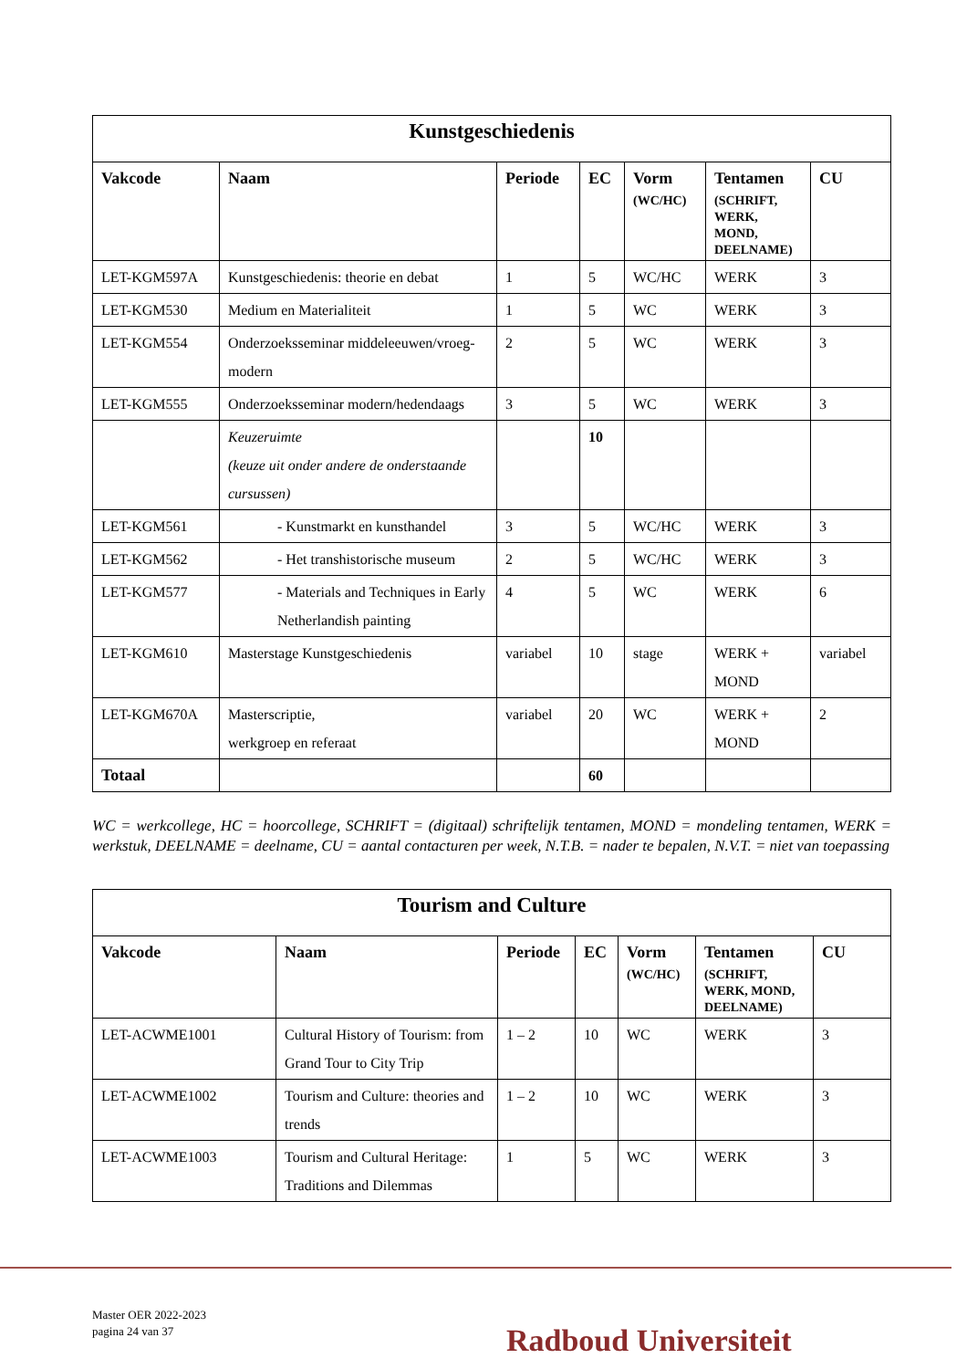| Kunstgeschiedenis | | | | | | |
| Vakcode | Naam | Periode | EC | Vorm (WC/HC) | Tentamen (SCHRIFT, WERK, MOND, DEELNAME) | CU |
| LET-KGM597A | Kunstgeschiedenis: theorie en debat | 1 | 5 | WC/HC | WERK | 3 |
| LET-KGM530 | Medium en Materialiteit | 1 | 5 | WC | WERK | 3 |
| LET-KGM554 | Onderzoeksseminar middeleeuwen/vroeg-modern | 2 | 5 | WC | WERK | 3 |
| LET-KGM555 | Onderzoeksseminar modern/hedendaags | 3 | 5 | WC | WERK | 3 |
| | Keuzeruimte (keuze uit onder andere de onderstaande cursussen) | | 10 | | | |
| LET-KGM561 | - Kunstmarkt en kunsthandel | 3 | 5 | WC/HC | WERK | 3 |
| LET-KGM562 | - Het transhistorische museum | 2 | 5 | WC/HC | WERK | 3 |
| LET-KGM577 | - Materials and Techniques in Early Netherlandish painting | 4 | 5 | WC | WERK | 6 |
| LET-KGM610 | Masterstage Kunstgeschiedenis | variabel | 10 | stage | WERK + MOND | variabel |
| LET-KGM670A | Masterscriptie, werkgroep en referaat | variabel | 20 | WC | WERK + MOND | 2 |
| Totaal | | | 60 | | | |
WC = werkcollege, HC = hoorcollege, SCHRIFT = (digitaal) schriftelijk tentamen, MOND = mondeling tentamen, WERK = werkstuk, DEELNAME = deelname, CU = aantal contacturen per week, N.T.B. = nader te bepalen, N.V.T. = niet van toepassing
| Tourism and Culture | | | | | | |
| Vakcode | Naam | Periode | EC | Vorm (WC/HC) | Tentamen (SCHRIFT, WERK, MOND, DEELNAME) | CU |
| LET-ACWME1001 | Cultural History of Tourism: from Grand Tour to City Trip | 1 – 2 | 10 | WC | WERK | 3 |
| LET-ACWME1002 | Tourism and Culture: theories and trends | 1 – 2 | 10 | WC | WERK | 3 |
| LET-ACWME1003 | Tourism and Cultural Heritage: Traditions and Dilemmas | 1 | 5 | WC | WERK | 3 |
Master OER 2022-2023
pagina 24 van 37
Radboud Universiteit